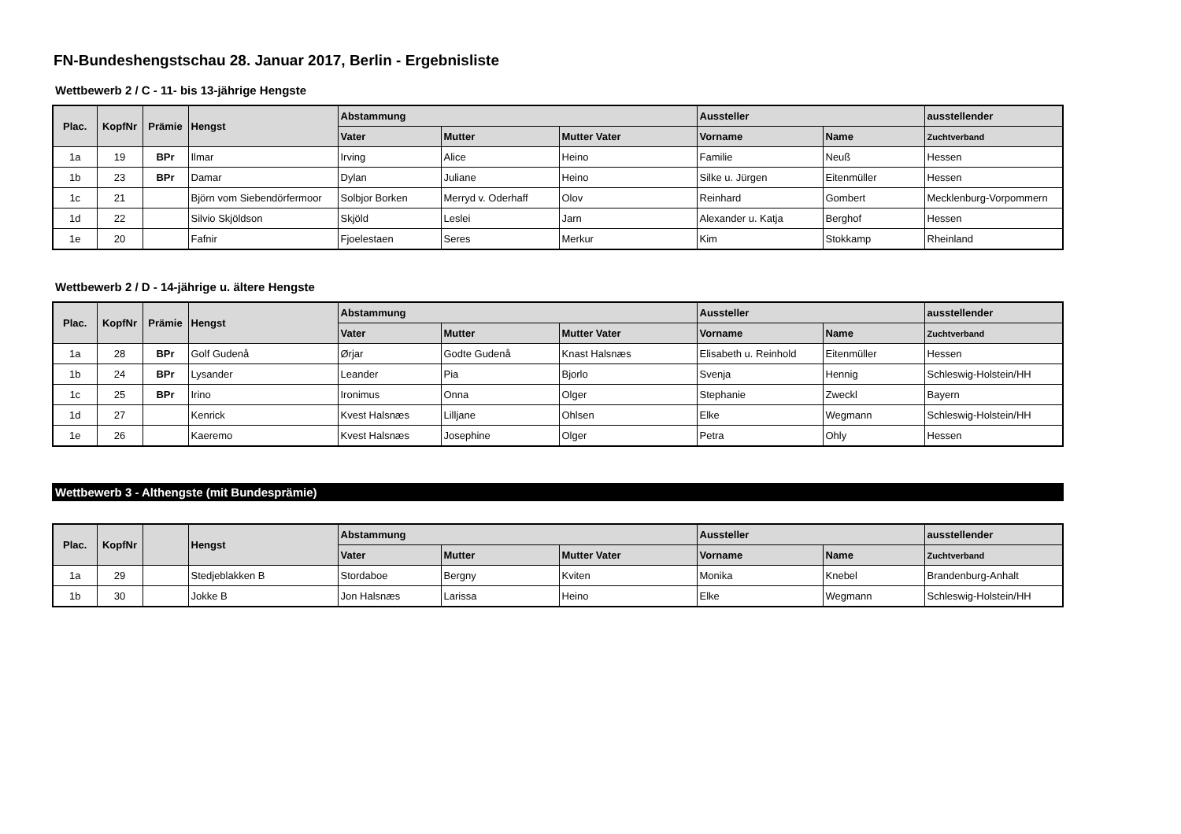FN-Bundeshengstschau 28. Januar 2017, Berlin - Ergebnisliste
Wettbewerb 2 / C - 11- bis 13-jährige Hengste
| Plac. | KopfNr | Prämie | Hengst | Abstammung | | | Aussteller | | ausstellender |
| --- | --- | --- | --- | --- | --- | --- | --- | --- | --- |
| | | | | Vater | Mutter | Mutter Vater | Vorname | Name | Zuchtverband |
| 1a | 19 | BPr | Ilmar | Irving | Alice | Heino | Familie | Neuß | Hessen |
| 1b | 23 | BPr | Damar | Dylan | Juliane | Heino | Silke u. Jürgen | Eitenmüller | Hessen |
| 1c | 21 | | Björn vom Siebendörfermoor | Solbjor Borken | Merryd v. Oderhaff | Olov | Reinhard | Gombert | Mecklenburg-Vorpommern |
| 1d | 22 | | Silvio Skjöldson | Skjöld | Leslei | Jarn | Alexander u. Katja | Berghof | Hessen |
| 1e | 20 | | Fafnir | Fjoelestaen | Seres | Merkur | Kim | Stokkamp | Rheinland |
Wettbewerb 2 / D - 14-jährige u. ältere Hengste
| Plac. | KopfNr | Prämie | Hengst | Abstammung | | | Aussteller | | ausstellender |
| --- | --- | --- | --- | --- | --- | --- | --- | --- | --- |
| | | | | Vater | Mutter | Mutter Vater | Vorname | Name | Zuchtverband |
| 1a | 28 | BPr | Golf Gudenå | Ørjar | Godte Gudenå | Knast Halsnæs | Elisabeth u. Reinhold | Eitenmüller | Hessen |
| 1b | 24 | BPr | Lysander | Leander | Pia | Bjorlo | Svenja | Hennig | Schleswig-Holstein/HH |
| 1c | 25 | BPr | Irino | Ironimus | Onna | Olger | Stephanie | Zweckl | Bayern |
| 1d | 27 | | Kenrick | Kvest Halsnæs | Lilljane | Ohlsen | Elke | Wegmann | Schleswig-Holstein/HH |
| 1e | 26 | | Kaeremo | Kvest Halsnæs | Josephine | Olger | Petra | Ohly | Hessen |
Wettbewerb 3 - Althengste (mit Bundesprämie)
| Plac. | KopfNr | | Hengst | Abstammung | | | Aussteller | | ausstellender |
| --- | --- | --- | --- | --- | --- | --- | --- | --- | --- |
| | | | | Vater | Mutter | Mutter Vater | Vorname | Name | Zuchtverband |
| 1a | 29 | | Stedjeblakken B | Stordaboe | Bergny | Kviten | Monika | Knebel | Brandenburg-Anhalt |
| 1b | 30 | | Jokke B | Jon Halsnæs | Larissa | Heino | Elke | Wegmann | Schleswig-Holstein/HH |